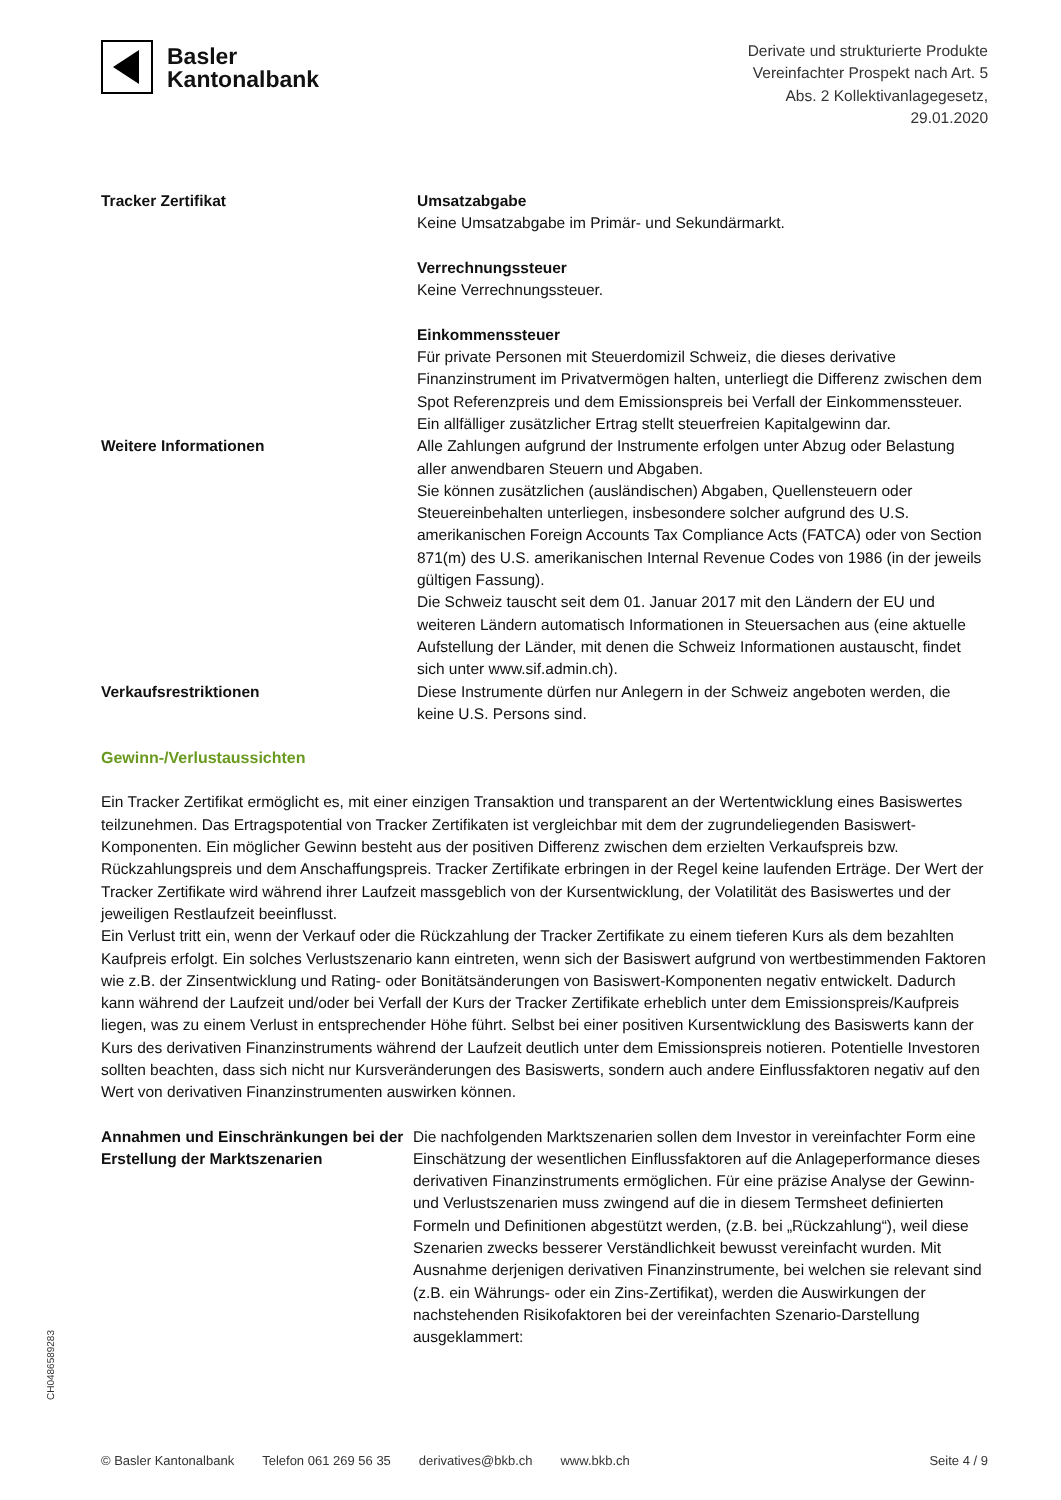Basler
Kantonalbank
Derivate und strukturierte Produkte
Vereinfachter Prospekt nach Art. 5
Abs. 2 Kollektivanlagegesetz,
29.01.2020
| Tracker Zertifikat | Umsatzabgabe Keine Umsatzabgabe im Primär- und Sekundärmarkt. Verrechnungssteuer Keine Verrechnungssteuer. Einkommenssteuer Für private Personen mit Steuerdomizil Schweiz, die dieses derivative Finanzinstrument im Privatvermögen halten, unterliegt die Differenz zwischen dem Spot Referenzpreis und dem Emissionspreis bei Verfall der Einkommenssteuer. Ein allfälliger zusätzlicher Ertrag stellt steuerfreien Kapitalgewinn dar. |
| Weitere Informationen | Alle Zahlungen aufgrund der Instrumente erfolgen unter Abzug oder Belastung aller anwendbaren Steuern und Abgaben. Sie können zusätzlichen (ausländischen) Abgaben, Quellensteuern oder Steuereinbehalten unterliegen, insbesondere solcher aufgrund des U.S. amerikanischen Foreign Accounts Tax Compliance Acts (FATCA) oder von Section 871(m) des U.S. amerikanischen Internal Revenue Codes von 1986 (in der jeweils gültigen Fassung). Die Schweiz tauscht seit dem 01. Januar 2017 mit den Ländern der EU und weiteren Ländern automatisch Informationen in Steuersachen aus (eine aktuelle Aufstellung der Länder, mit denen die Schweiz Informationen austauscht, findet sich unter www.sif.admin.ch). |
| Verkaufsrestriktionen | Diese Instrumente dürfen nur Anlegern in der Schweiz angeboten werden, die keine U.S. Persons sind. |
Gewinn-/Verlustaussichten
Ein Tracker Zertifikat ermöglicht es, mit einer einzigen Transaktion und transparent an der Wertentwicklung eines Basiswertes teilzunehmen. Das Ertragspotential von Tracker Zertifikaten ist vergleichbar mit dem der zugrundeliegenden Basiswert-Komponenten. Ein möglicher Gewinn besteht aus der positiven Differenz zwischen dem erzielten Verkaufspreis bzw. Rückzahlungspreis und dem Anschaffungspreis. Tracker Zertifikate erbringen in der Regel keine laufenden Erträge. Der Wert der Tracker Zertifikate wird während ihrer Laufzeit massgeblich von der Kursentwicklung, der Volatilität des Basiswertes und der jeweiligen Restlaufzeit beeinflusst.
Ein Verlust tritt ein, wenn der Verkauf oder die Rückzahlung der Tracker Zertifikate zu einem tieferen Kurs als dem bezahlten Kaufpreis erfolgt. Ein solches Verlustszenario kann eintreten, wenn sich der Basiswert aufgrund von wertbestimmenden Faktoren wie z.B. der Zinsentwicklung und Rating- oder Bonitätsänderungen von Basiswert-Komponenten negativ entwickelt. Dadurch kann während der Laufzeit und/oder bei Verfall der Kurs der Tracker Zertifikate erheblich unter dem Emissionspreis/Kaufpreis liegen, was zu einem Verlust in entsprechender Höhe führt. Selbst bei einer positiven Kursentwicklung des Basiswerts kann der Kurs des derivativen Finanzinstruments während der Laufzeit deutlich unter dem Emissionspreis notieren. Potentielle Investoren sollten beachten, dass sich nicht nur Kursveränderungen des Basiswerts, sondern auch andere Einflussfaktoren negativ auf den Wert von derivativen Finanzinstrumenten auswirken können.
| Annahmen und Einschränkungen bei der Erstellung der Marktszenarien | Die nachfolgenden Marktszenarien sollen dem Investor in vereinfachter Form eine Einschätzung der wesentlichen Einflussfaktoren auf die Anlageperformance dieses derivativen Finanzinstruments ermöglichen. Für eine präzise Analyse der Gewinn- und Verlustszenarien muss zwingend auf die in diesem Termsheet definierten Formeln und Definitionen abgestützt werden, (z.B. bei „Rückzahlung“), weil diese Szenarien zwecks besserer Verständlichkeit bewusst vereinfacht wurden. Mit Ausnahme derjenigen derivativen Finanzinstrumente, bei welchen sie relevant sind (z.B. ein Währungs- oder ein Zins-Zertifikat), werden die Auswirkungen der nachstehenden Risikofaktoren bei der vereinfachten Szenario-Darstellung ausgeklammert: |
CH0486589283
© Basler Kantonalbank Telefon 061 269 56 35 derivatives@bkb.ch www.bkb.ch Seite 4 / 9